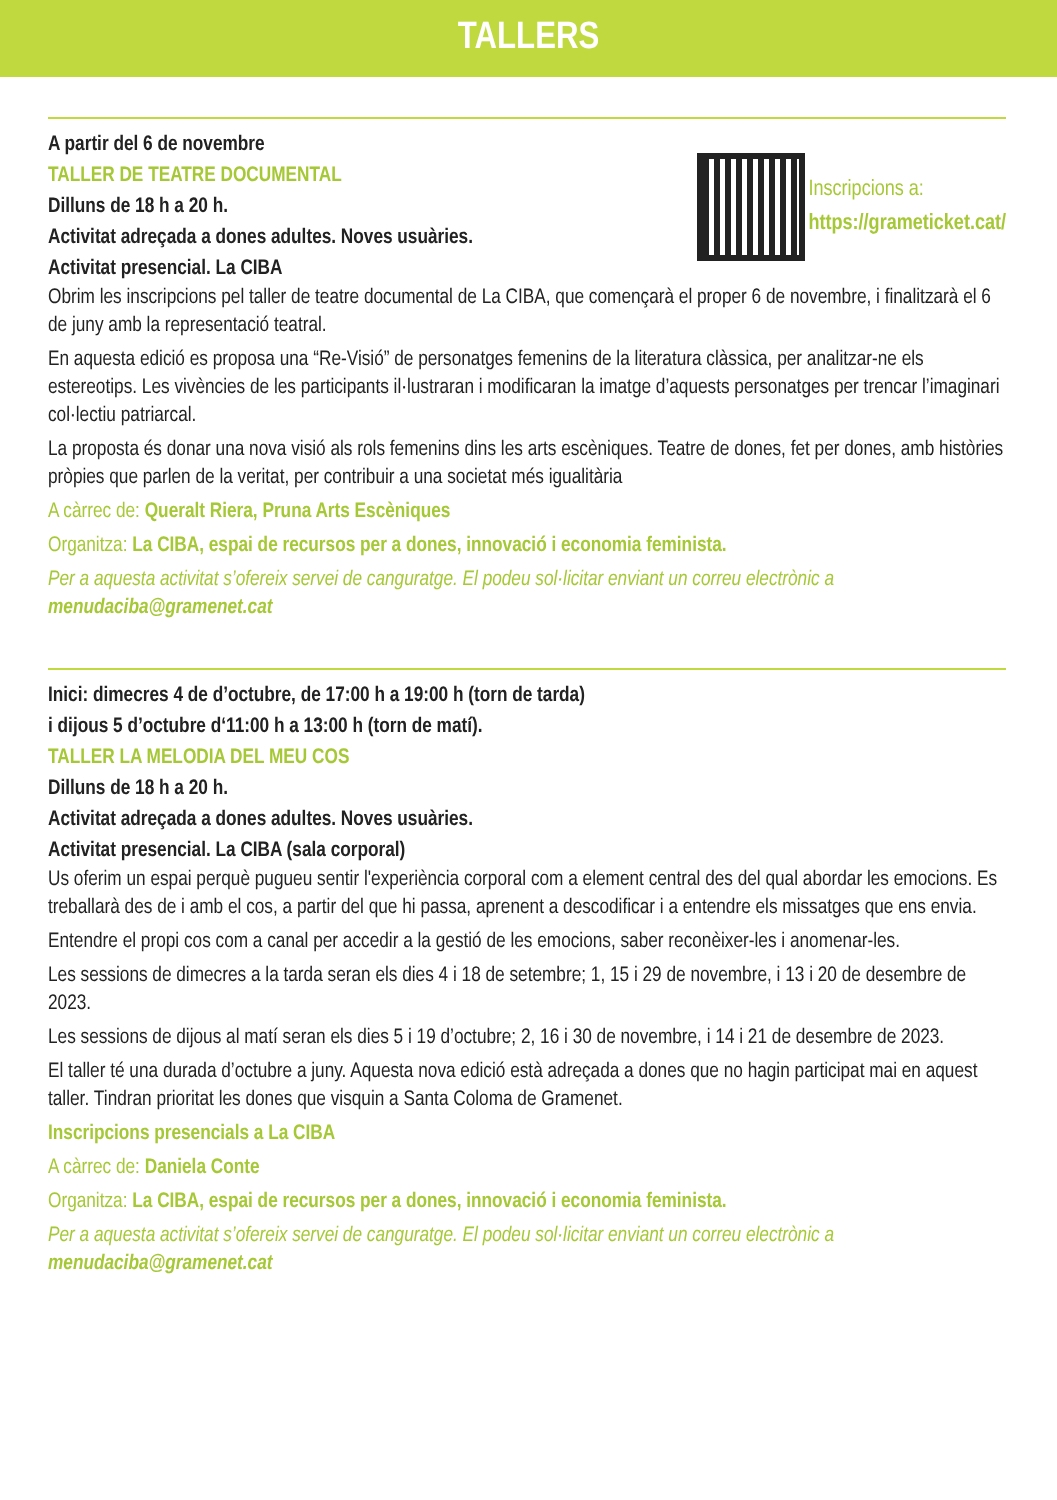TALLERS
A partir del 6 de novembre
TALLER DE TEATRE DOCUMENTAL
Dilluns de 18 h a 20 h.
Activitat adreçada a dones adultes. Noves usuàries.
Activitat presencial. La CIBA
Inscripcions a:
https://grameticket.cat/
Obrim les inscripcions pel taller de teatre documental de La CIBA, que començarà el proper 6 de novembre, i finalitzarà el 6 de juny amb la representació teatral.
En aquesta edició es proposa una “Re-Visió” de personatges femenins de la literatura clàssica, per analitzar-ne els estereotips. Les vivències de les participants il·lustraran i modificaran la imatge d’aquests personatges per trencar l’imaginari col·lectiu patriarcal.
La proposta és donar una nova visió als rols femenins dins les arts escèniques. Teatre de dones, fet per dones, amb històries pròpies que parlen de la veritat, per contribuir a una societat més igualitària
A càrrec de: Queralt Riera, Pruna Arts Escèniques
Organitza: La CIBA, espai de recursos per a dones, innovació i economia feminista.
Per a aquesta activitat s’ofereix servei de canguratge. El podeu sol·licitar enviant un correu electrònic a menudaciba@gramenet.cat
Inici: dimecres 4 de d’octubre, de 17:00 h a 19:00 h (torn de tarda)
i dijous 5 d’octubre d‘11:00 h a 13:00 h (torn de matí).
TALLER LA MELODIA DEL MEU COS
Dilluns de 18 h a 20 h.
Activitat adreçada a dones adultes. Noves usuàries.
Activitat presencial. La CIBA (sala corporal)
Us oferim un espai perquè pugueu sentir l'experiència corporal com a element central des del qual abordar les emocions. Es treballarà des de i amb el cos, a partir del que hi passa, aprenent a descodificar i a entendre els missatges que ens envia.
Entendre el propi cos com a canal per accedir a la gestió de les emocions, saber reconèixer-les i anomenar-les.
Les sessions de dimecres a la tarda seran els dies 4 i 18 de setembre; 1, 15 i 29 de novembre, i 13 i 20 de desembre de 2023.
Les sessions de dijous al matí seran els dies 5 i 19 d’octubre; 2, 16 i 30 de novembre, i 14 i 21 de desembre de 2023.
El taller té una durada d’octubre a juny. Aquesta nova edició està adreçada a dones que no hagin participat mai en aquest taller. Tindran prioritat les dones que visquin a Santa Coloma de Gramenet.
Inscripcions presencials a La CIBA
A càrrec de: Daniela Conte
Organitza: La CIBA, espai de recursos per a dones, innovació i economia feminista.
Per a aquesta activitat s’ofereix servei de canguratge. El podeu sol·licitar enviant un correu electrònic a menudaciba@gramenet.cat